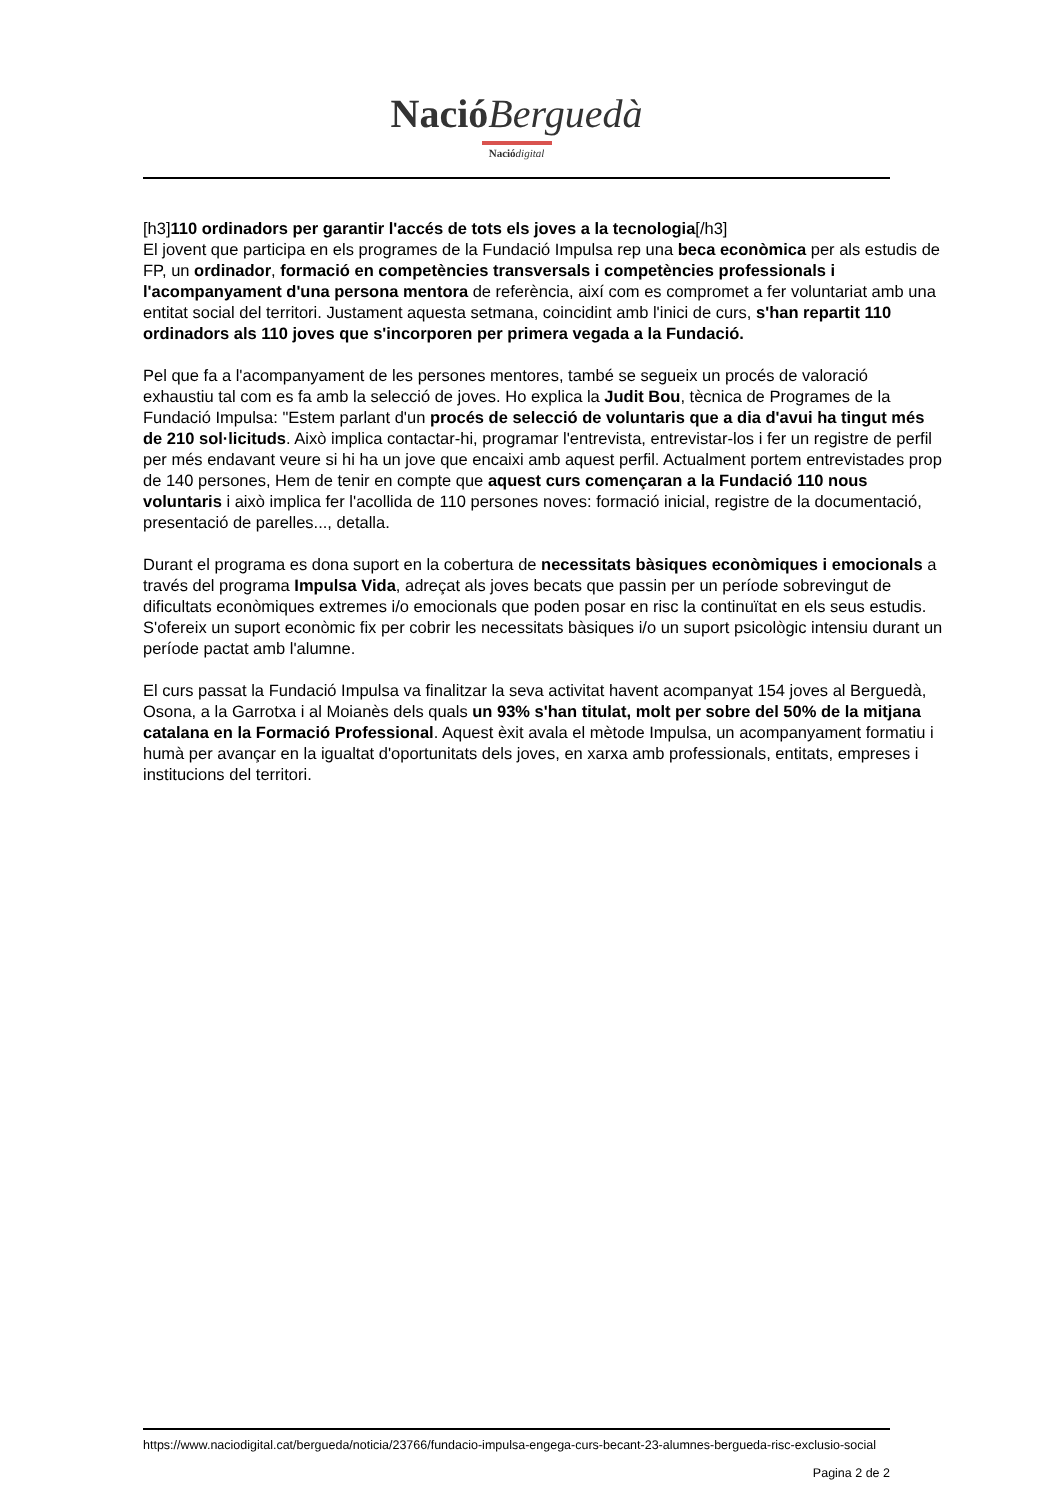Nació Berguedà
Nació digital
[h3]110 ordinadors per garantir l'accés de tots els joves a la tecnologia[/h3]
El jovent que participa en els programes de la Fundació Impulsa rep una beca econòmica per als estudis de FP, un ordinador, formació en competències transversals i competències professionals i l'acompanyament d'una persona mentora de referència, així com es compromet a fer voluntariat amb una entitat social del territori. Justament aquesta setmana, coincidint amb l'inici de curs, s'han repartit 110 ordinadors als 110 joves que s'incorporen per primera vegada a la Fundació.
Pel que fa a l'acompanyament de les persones mentores, també se segueix un procés de valoració exhaustiu tal com es fa amb la selecció de joves. Ho explica la Judit Bou, tècnica de Programes de la Fundació Impulsa: "Estem parlant d'un procés de selecció de voluntaris que a dia d'avui ha tingut més de 210 sol·licituds. Això implica contactar-hi, programar l'entrevista, entrevistar-los i fer un registre de perfil per més endavant veure si hi ha un jove que encaixi amb aquest perfil. Actualment portem entrevistades prop de 140 persones, Hem de tenir en compte que aquest curs començaran a la Fundació 110 nous voluntaris i això implica fer l'acollida de 110 persones noves: formació inicial, registre de la documentació, presentació de parelles..., detalla.
Durant el programa es dona suport en la cobertura de necessitats bàsiques econòmiques i emocionals a través del programa Impulsa Vida, adreçat als joves becats que passin per un període sobrevingut de dificultats econòmiques extremes i/o emocionals que poden posar en risc la continuïtat en els seus estudis. S'ofereix un suport econòmic fix per cobrir les necessitats bàsiques i/o un suport psicològic intensiu durant un període pactat amb l'alumne.
El curs passat la Fundació Impulsa va finalitzar la seva activitat havent acompanyat 154 joves al Berguedà, Osona, a la Garrotxa i al Moianès dels quals un 93% s'han titulat, molt per sobre del 50% de la mitjana catalana en la Formació Professional. Aquest èxit avala el mètode Impulsa, un acompanyament formatiu i humà per avançar en la igualtat d'oportunitats dels joves, en xarxa amb professionals, entitats, empreses i institucions del territori.
https://www.naciodigital.cat/bergueda/noticia/23766/fundacio-impulsa-engega-curs-becant-23-alumnes-bergueda-risc-exclusio-social
Pagina 2 de 2